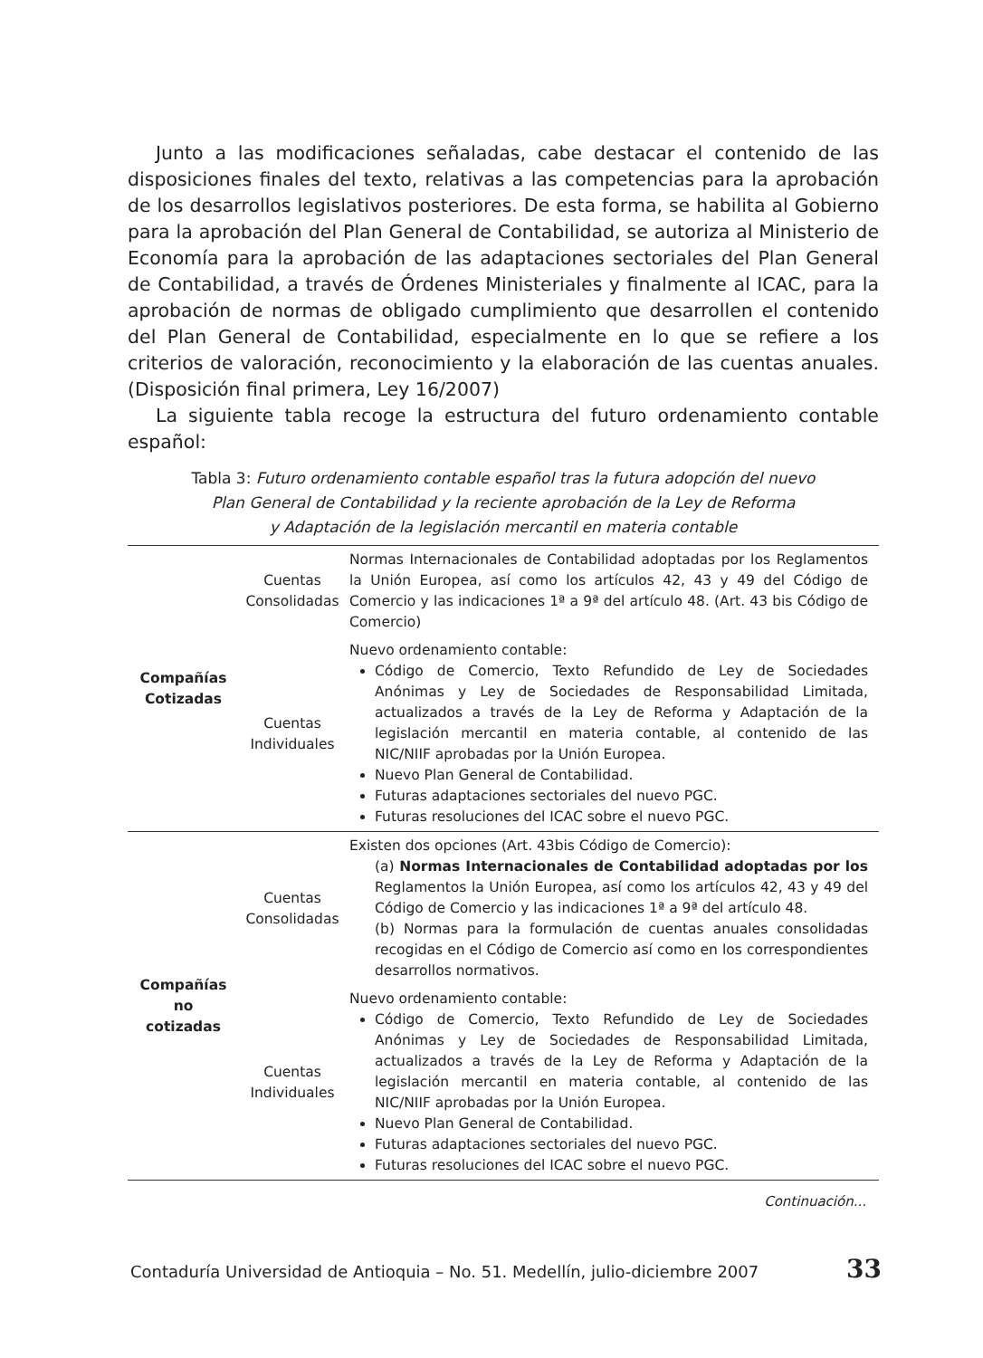Junto a las modificaciones señaladas, cabe destacar el contenido de las disposiciones finales del texto, relativas a las competencias para la aprobación de los desarrollos legislativos posteriores. De esta forma, se habilita al Gobierno para la aprobación del Plan General de Contabilidad, se autoriza al Ministerio de Economía para la aprobación de las adaptaciones sectoriales del Plan General de Contabilidad, a través de Órdenes Ministeriales y finalmente al ICAC, para la aprobación de normas de obligado cumplimiento que desarrollen el contenido del Plan General de Contabilidad, especialmente en lo que se refiere a los criterios de valoración, reconocimiento y la elaboración de las cuentas anuales. (Disposición final primera, Ley 16/2007)
La siguiente tabla recoge la estructura del futuro ordenamiento contable español:
Tabla 3: Futuro ordenamiento contable español tras la futura adopción del nuevo
Plan General de Contabilidad y la reciente aprobación de la Ley de Reforma
y Adaptación de la legislación mercantil en materia contable
| Compañías Cotizadas | Cuentas Consolidadas | Normas Internacionales de Contabilidad adoptadas por los Reglamentos la Unión Europea, así como los artículos 42, 43 y 49 del Código de Comercio y las indicaciones 1ª a 9ª del artículo 48. (Art. 43 bis Código de Comercio) |
| | Cuentas Individuales | Nuevo ordenamiento contable: Código de Comercio, Texto Refundido de Ley de Sociedades Anónimas y Ley de Sociedades de Responsabilidad Limitada, actualizados a través de la Ley de Reforma y Adaptación de la legislación mercantil en materia contable, al contenido de las NIC/NIIF aprobadas por la Unión Europea. Nuevo Plan General de Contabilidad. Futuras adaptaciones sectoriales del nuevo PGC. Futuras resoluciones del ICAC sobre el nuevo PGC. |
| Compañías no cotizadas | Cuentas Consolidadas | Existen dos opciones (Art. 43bis Código de Comercio): (a) Normas Internacionales de Contabilidad adoptadas por los Reglamentos la Unión Europea, así como los artículos 42, 43 y 49 del Código de Comercio y las indicaciones 1ª a 9ª del artículo 48. (b) Normas para la formulación de cuentas anuales consolidadas recogidas en el Código de Comercio así como en los correspondientes desarrollos normativos. |
| | Cuentas Individuales | Nuevo ordenamiento contable: Código de Comercio, Texto Refundido de Ley de Sociedades Anónimas y Ley de Sociedades de Responsabilidad Limitada, actualizados a través de la Ley de Reforma y Adaptación de la legislación mercantil en materia contable, al contenido de las NIC/NIIF aprobadas por la Unión Europea. Nuevo Plan General de Contabilidad. Futuras adaptaciones sectoriales del nuevo PGC. Futuras resoluciones del ICAC sobre el nuevo PGC. |
Continuación...
Contaduría Universidad de Antioquia – No. 51. Medellín, julio-diciembre 2007 33